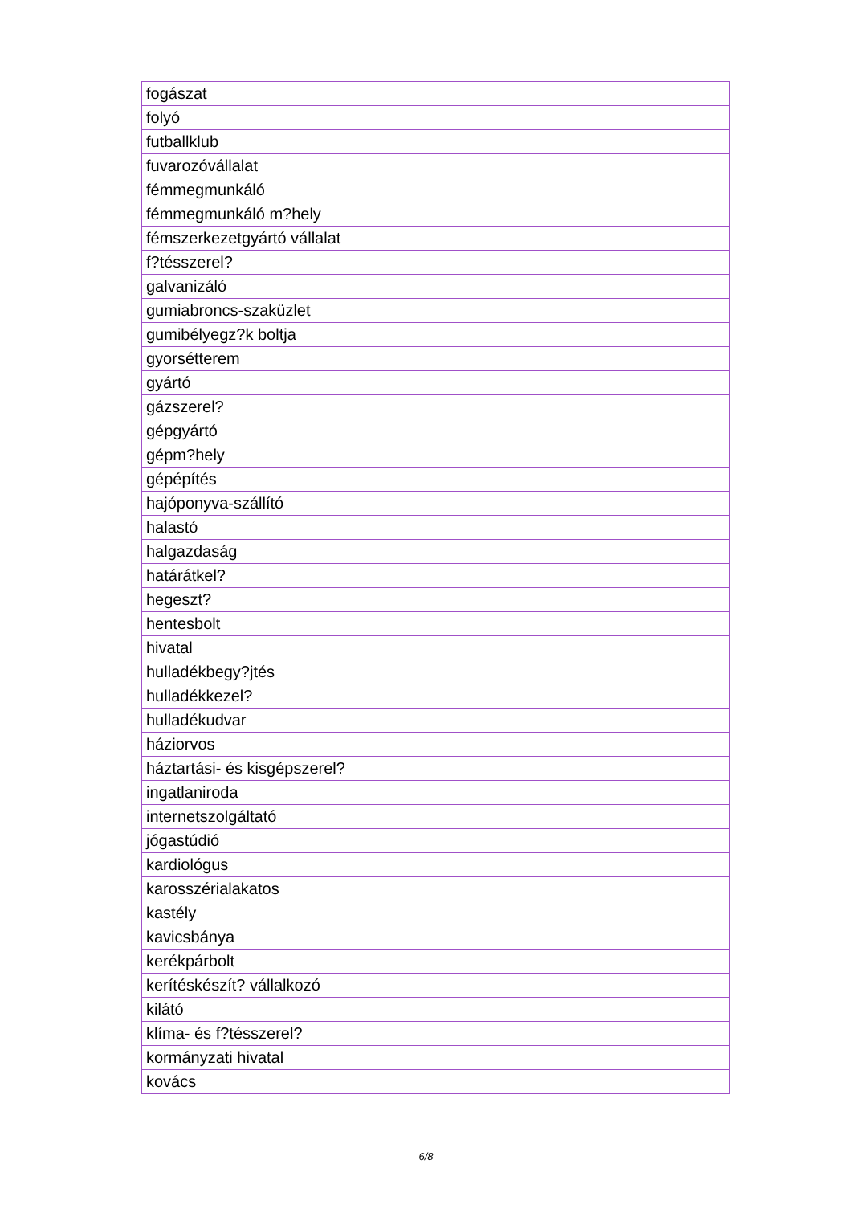| fogászat |
| folyó |
| futballklub |
| fuvarozóvállalat |
| fémmegmunkáló |
| fémmegmunkáló m?hely |
| fémszerkezetgyártó vállalat |
| f?tésszerel? |
| galvanizáló |
| gumiabroncs-szaküzlet |
| gumibélyegz?k boltja |
| gyorsétterem |
| gyártó |
| gázszerel? |
| gépgyártó |
| gépm?hely |
| gépépítés |
| hajóponyva-szállító |
| halastó |
| halgazdaság |
| határátkel? |
| hegeszt? |
| hentesbolt |
| hivatal |
| hulladékbegy?jtés |
| hulladékkezel? |
| hulladékudvar |
| háziorvos |
| háztartási- és kisgépszerel? |
| ingatlaniroda |
| internetszolgáltató |
| jógastúdió |
| kardiológus |
| karosszérialakatos |
| kastély |
| kavicsbánya |
| kerékpárbolt |
| kerítéskészít? vállalkozó |
| kilátó |
| klíma- és f?tésszerel? |
| kormányzati hivatal |
| kovács |
6/8